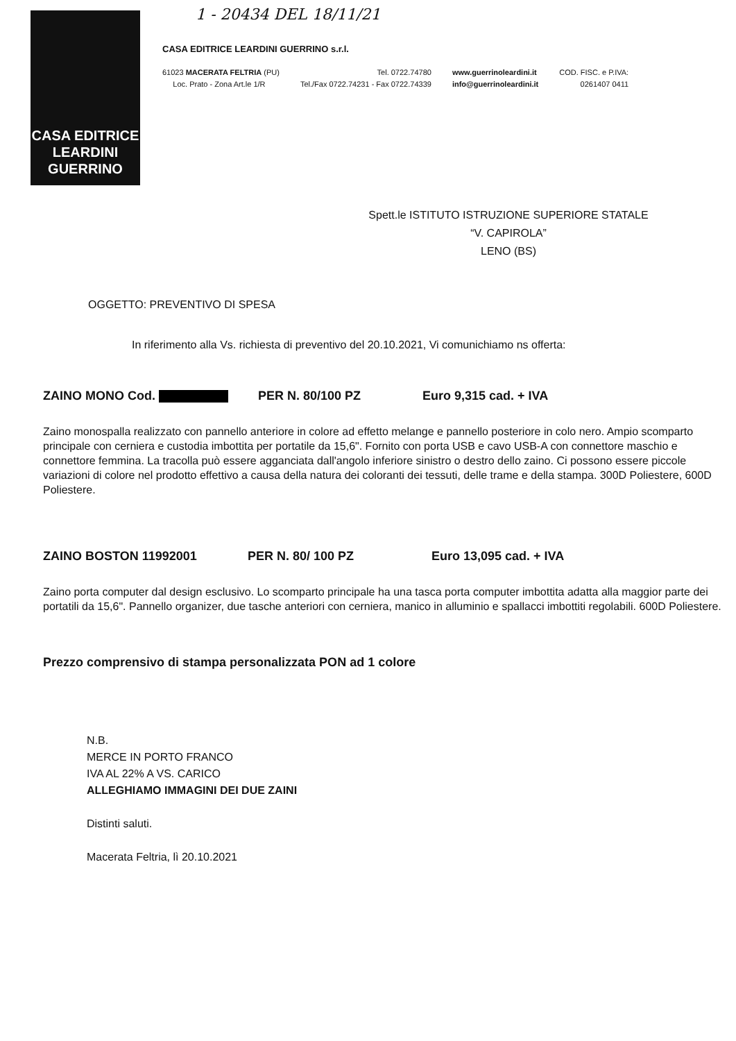CASA EDITRICE
LEARDINI
GUERRINO
1 - 20434 DEL 18/11/21
CASA EDITRICE LEARDINI GUERRINO s.r.l.
61023 MACERATA FELTRIA (PU)
Loc. Prato - Zona Art.le 1/R
Tel. 0722.74780
Tel./Fax 0722.74231 - Fax 0722.74339
www.guerrinoleardini.it
info@guerrinoleardini.it
COD. FISC. e P.IVA:
0261407 0411
Spett.le ISTITUTO ISTRUZIONE SUPERIORE STATALE
“V. CAPIROLA”
LENO (BS)
OGGETTO: PREVENTIVO DI SPESA
In riferimento alla Vs. richiesta di preventivo del 20.10.2021, Vi comunichiamo ns offerta:
ZAINO MONO Cod. PER N. 80/100 PZ Euro 9,315 cad. + IVA
Zaino monospalla realizzato con pannello anteriore in colore ad effetto melange e pannello posteriore in colo nero. Ampio scomparto principale con cerniera e custodia imbottita per portatile da 15,6". Fornito con porta USB e cavo USB-A con connettore maschio e connettore femmina. La tracolla può essere agganciata dall'angolo inferiore sinistro o destro dello zaino. Ci possono essere piccole variazioni di colore nel prodotto effettivo a causa della natura dei coloranti dei tessuti, delle trame e della stampa. 300D Poliestere, 600D Poliestere.
ZAINO BOSTON 11992001 PER N. 80/ 100 PZ Euro 13,095 cad. + IVA
Zaino porta computer dal design esclusivo. Lo scomparto principale ha una tasca porta computer imbottita adatta alla maggior parte dei portatili da 15,6". Pannello organizer, due tasche anteriori con cerniera, manico in alluminio e spallacci imbottiti regolabili. 600D Poliestere.
Prezzo comprensivo di stampa personalizzata PON ad 1 colore
N.B.
MERCE IN PORTO FRANCO
IVA AL 22% A VS. CARICO
ALLEGHIAMO IMMAGINI DEI DUE ZAINI
Distinti saluti.
Macerata Feltria, lì 20.10.2021